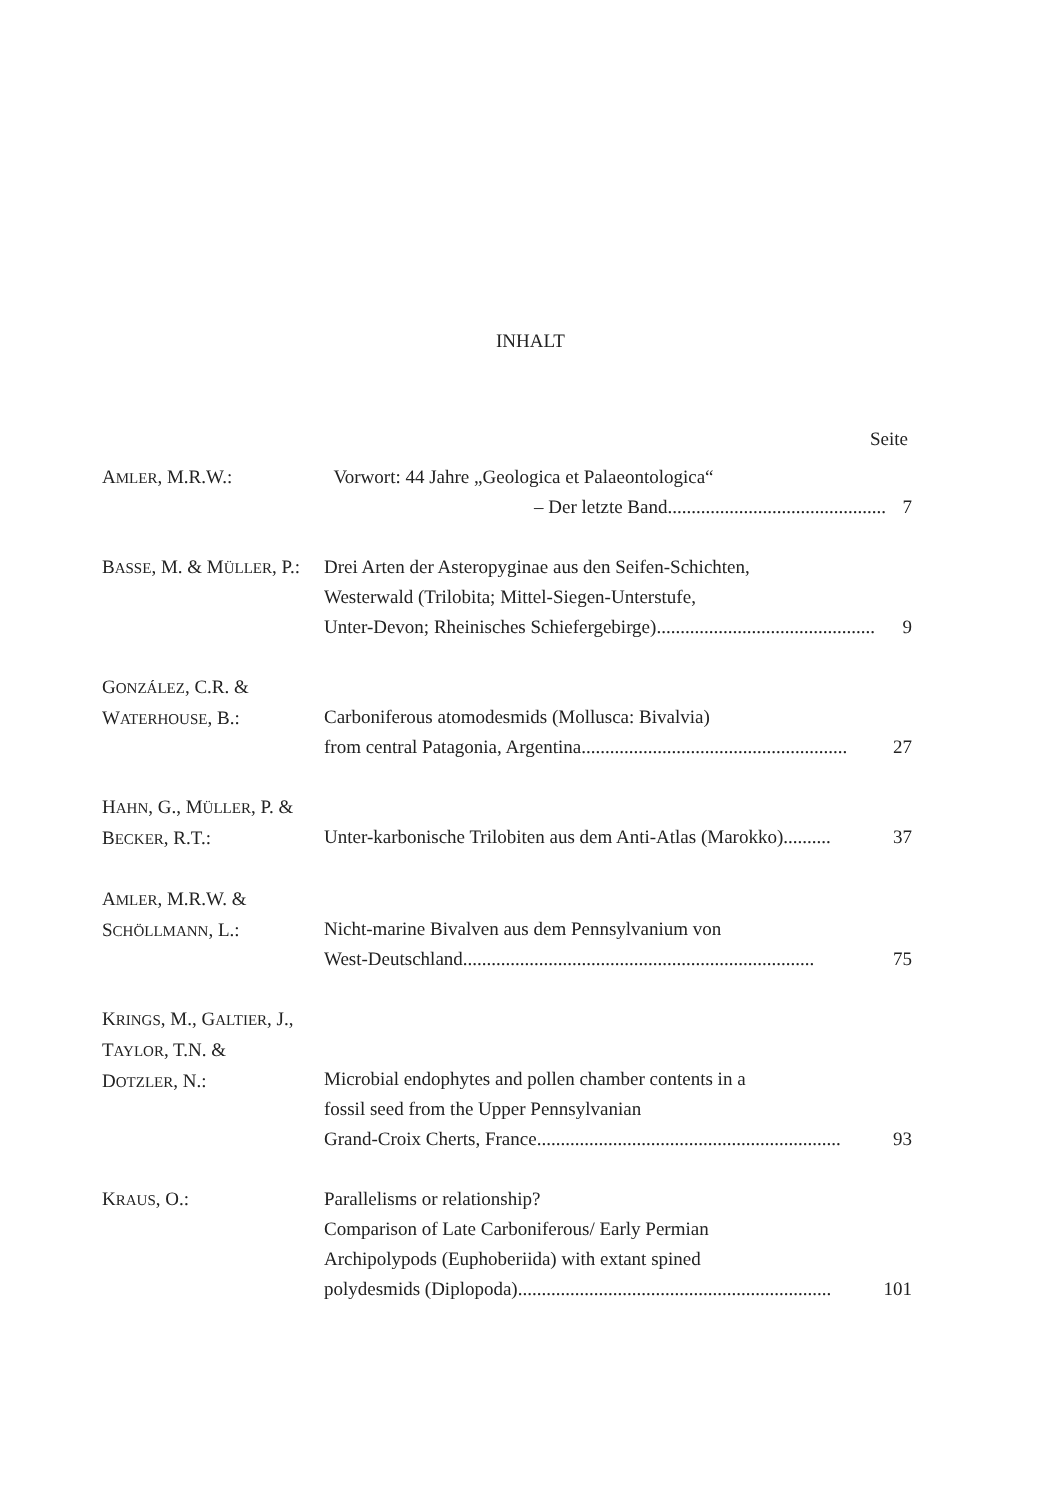INHALT
Seite
AMLER, M.R.W.: Vorwort: 44 Jahre „Geologica et Palaeontologica“
– Der letzte Band.............................................. 7
BASSE, M. & MÜLLER, P.:
Drei Arten der Asteropyginae aus den Seifen-Schichten,
Westerwald (Trilobita; Mittel-Siegen-Unterstufe,
Unter-Devon; Rheinisches Schiefergebirge).............................................. 9
GONZÁLEZ, C.R. &
WATERHOUSE, B.:
Carboniferous atomodesmids (Mollusca: Bivalvia)
from central Patagonia, Argentina........................................................ 27
HAHN, G., MÜLLER, P. &
BECKER, R.T.:
Unter-karbonische Trilobiten aus dem Anti-Atlas (Marokko).......... 37
AMLER, M.R.W. &
SCHÖLLMANN, L.:
Nicht-marine Bivalven aus dem Pennsylvanium von
West-Deutschland.......................................................................... 75
KRINGS, M., GALTIER, J.,
TAYLOR, T.N. &
DOTZLER, N.:
Microbial endophytes and pollen chamber contents in a
fossil seed from the Upper Pennsylvanian
Grand-Croix Cherts, France................................................................ 93
KRAUS, O.: Parallelisms or relationship?
Comparison of Late Carboniferous/ Early Permian
Archipolypods (Euphoberiida) with extant spined
polydesmids (Diplopoda).................................................................. 101